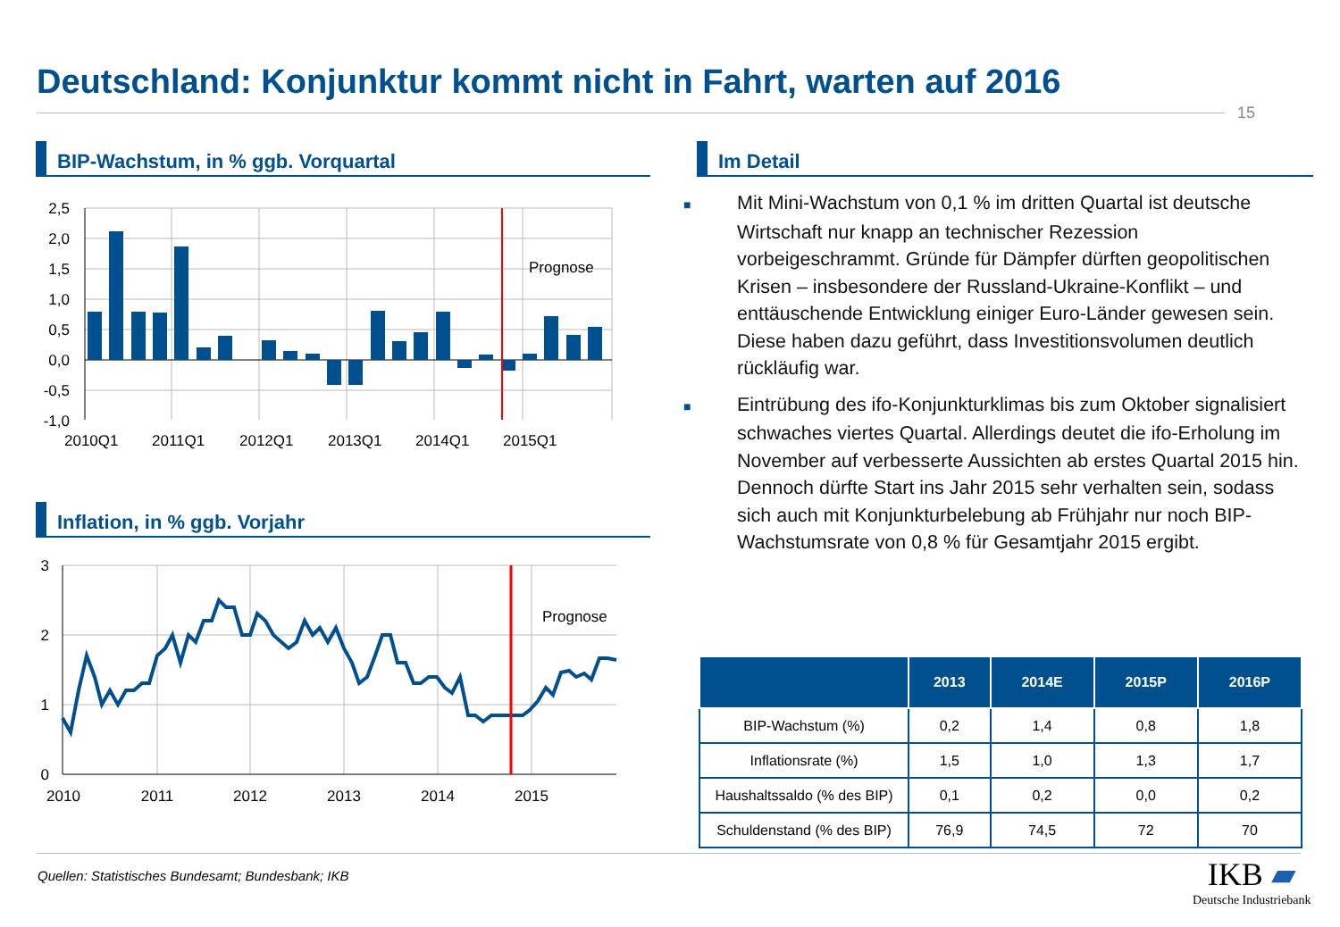Deutschland: Konjunktur kommt nicht in Fahrt, warten auf 2016
15
BIP-Wachstum, in % ggb. Vorquartal
Prognose
2,5
2,0
1,5
1,0
0,5
0,0
-0,5
-1,0
2010Q1
2011Q1
2012Q1
2013Q1
2014Q1
2015Q1
Inflation, in % ggb. Vorjahr
Prognose
3
2
1
0
2010
2011
2012
2013
2014
2015
Im Detail
■ Mit Mini-Wachstum von 0,1 % im dritten Quartal ist deutsche Wirtschaft nur knapp an technischer Rezession vorbeigeschrammt. Gründe für Dämpfer dürften geopolitischen Krisen – insbesondere der Russland-Ukraine-Konflikt – und enttäuschende Entwicklung einiger Euro-Länder gewesen sein. Diese haben dazu geführt, dass Investitionsvolumen deutlich rückläufig war.
■ Eintrübung des ifo-Konjunkturklimas bis zum Oktober signalisiert schwaches viertes Quartal. Allerdings deutet die ifo-Erholung im November auf verbesserte Aussichten ab erstes Quartal 2015 hin. Dennoch dürfte Start ins Jahr 2015 sehr verhalten sein, sodass sich auch mit Konjunkturbelebung ab Frühjahr nur noch BIP-Wachstumsrate von 0,8 % für Gesamtjahr 2015 ergibt.
| | 2013 | 2014E | 2015P | 2016P |
| --- | --- | --- | --- | --- |
| BIP-Wachstum (%) | 0,2 | 1,4 | 0,8 | 1,8 |
| Inflationsrate (%) | 1,5 | 1,0 | 1,3 | 1,7 |
| Haushaltssaldo (% des BIP) | 0,1 | 0,2 | 0,0 | 0,2 |
| Schuldenstand (% des BIP) | 76,9 | 74,5 | 72 | 70 |
Quellen: Statistisches Bundesamt; Bundesbank; IKB
IKB ▰
Deutsche Industriebank